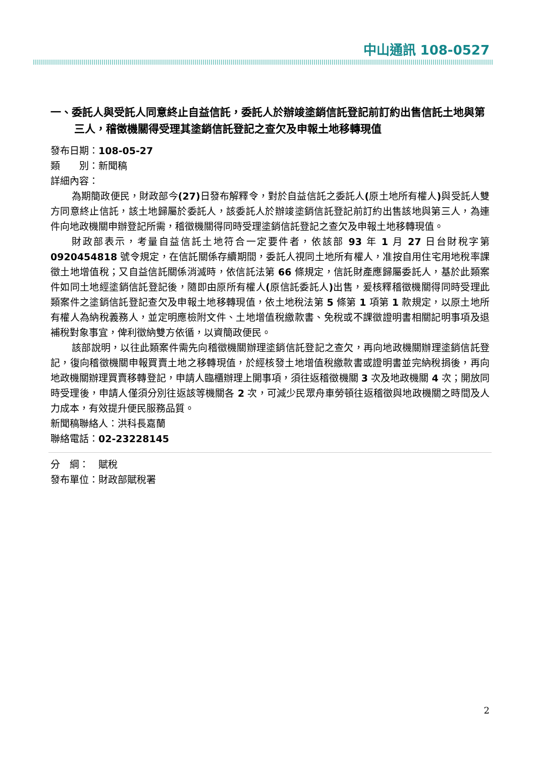中山通訊 108-0527
一、委託人與受託人同意終止自益信託，委託人於辦竣塗銷信託登記前訂約出售信託土地與第三人，稽徵機關得受理其塗銷信託登記之查欠及申報土地移轉現值
發布日期：108-05-27
類　　別：新聞稿
詳細內容：
為期簡政便民，財政部今(27) 日發布解釋令，對於自益信託之委託人(原土地所有權人) 與受託人雙方同意終止信託，該土地歸屬於委託人，該委託人於辦竣塗銷信託登記前訂約出售該地與第三人，為連件向地政機關申辦登記所需，稽徵機關得同時受理塗銷信託登記之查欠及申報土地移轉現值。
財政部表示，考量自益信託土地符合一定要件者，依該部 93 年 1 月 27 日台財稅字第 0920454818 號令規定，在信託關係存續期間，委託人視同土地所有權人，准按自用住宅用地稅率課徵土地增值稅；又自益信託關係消滅時，依信託法第 66 條規定，信託財產應歸屬委託人，基於此類案件如同土地經塗銷信託登記後，隨即由原所有權人(原信託委託人) 出售，爰核釋稽徵機關得同時受理此類案件之塗銷信託登記查欠及申報土地移轉現值，依土地稅法第 5 條第 1 項第 1 款規定，以原土地所有權人為納稅義務人，並定明應檢附文件、土地增值稅繳款書、免稅或不課徵證明書相關記明事項及退補稅對象事宜，俾利徵納雙方依循，以資簡政便民。
該部說明，以往此類案件需先向稽徵機關辦理塗銷信託登記之查欠，再向地政機關辦理塗銷信託登記，復向稽徵機關申報買賣土地之移轉現值，於經核發土地增值稅繳款書或證明書並完納稅捐後，再向地政機關辦理買賣移轉登記，申請人臨櫃辦理上開事項，須往返稽徵機關 3 次及地政機關 4 次；開放同時受理後，申請人僅須分別往返該等機關各 2 次，可減少民眾舟車勞頓往返稽徵與地政機關之時間及人力成本，有效提升便民服務品質。
新聞稿聯絡人：洪科長嘉蘭
聯絡電話：02-23228145
分　綱：　賦稅
發布單位：財政部賦稅署
2